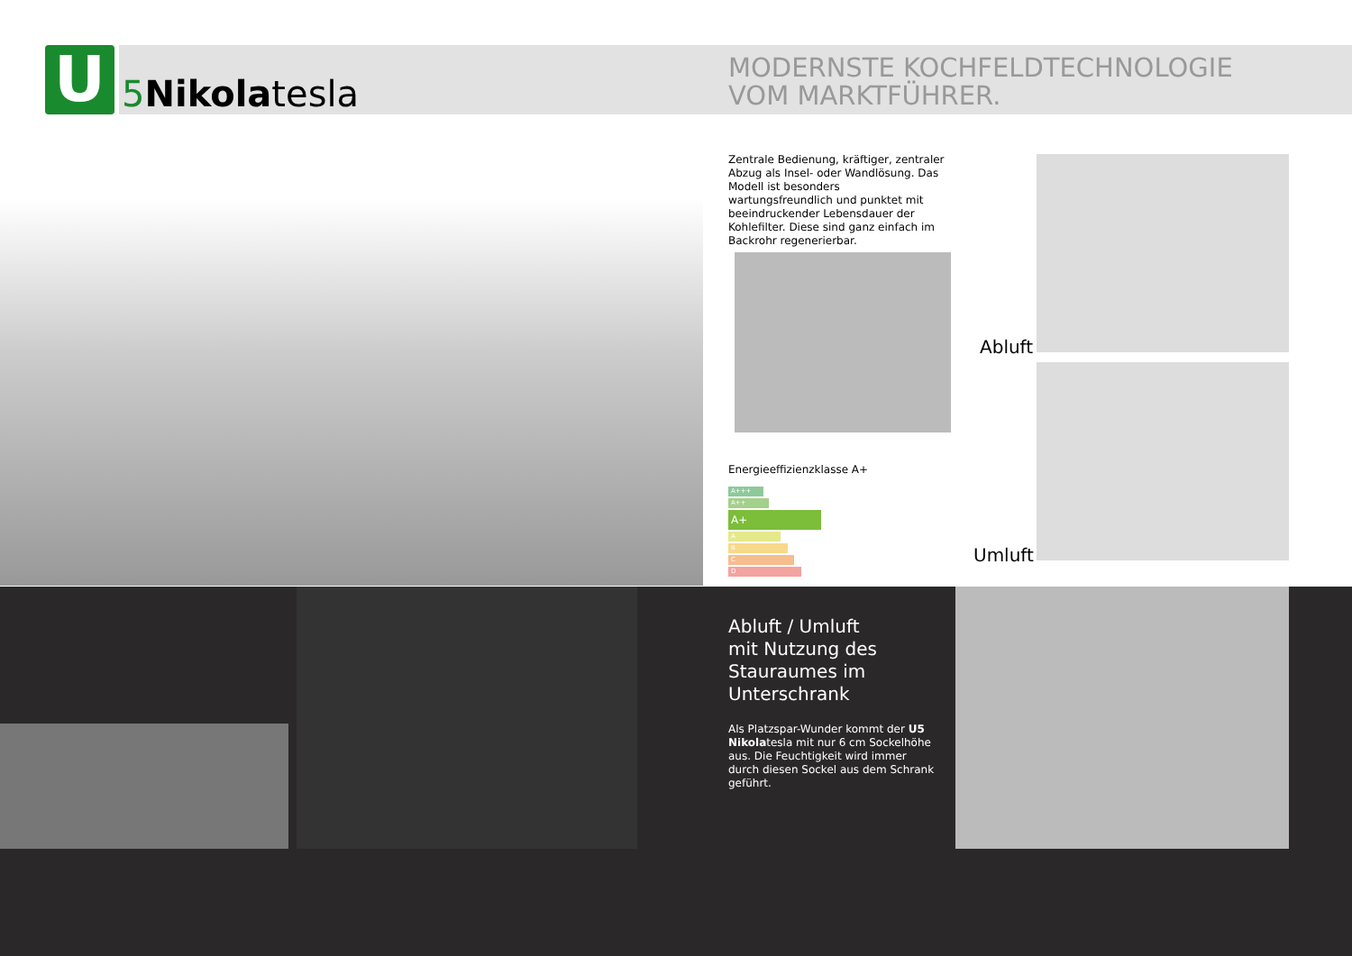U
5 Nikolatesla
MODERNSTE KOCHFELDTECHNOLOGIE
VOM MARKTFÜHRER.
Zentrale Bedienung, kräftiger, zentraler Abzug als Insel- oder Wandlösung. Das Modell ist besonders wartungsfreundlich und punktet mit beeindruckender Lebensdauer der Kohlefilter. Diese sind ganz einfach im Backrohr regenerierbar.
Abluft
Umluft
Energieeffizienzklasse A+
A+++
A++
A+
A
B
C
D
Abluft / Umluft
mit Nutzung des
Stauraumes im
Unterschrank
Als Platzspar-Wunder kommt der U5 Nikolatesla mit nur 6 cm Sockelhöhe aus. Die Feuchtigkeit wird immer durch diesen Sockel aus dem Schrank geführt.